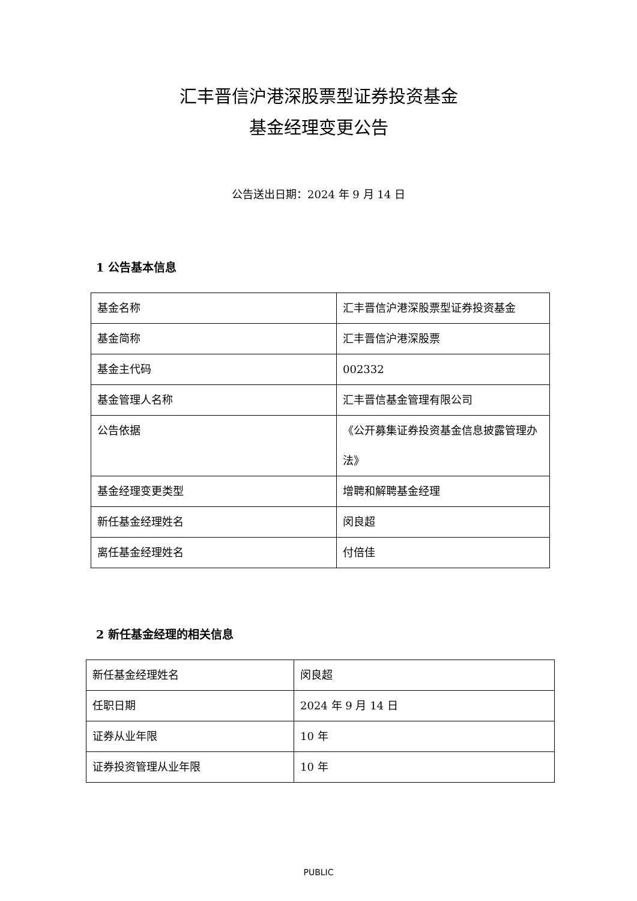汇丰晋信沪港深股票型证券投资基金
基金经理变更公告
公告送出日期：2024 年 9 月 14 日
1 公告基本信息
| 基金名称 | 汇丰晋信沪港深股票型证券投资基金 |
| 基金简称 | 汇丰晋信沪港深股票 |
| 基金主代码 | 002332 |
| 基金管理人名称 | 汇丰晋信基金管理有限公司 |
| 公告依据 | 《公开募集证券投资基金信息披露管理办法》 |
| 基金经理变更类型 | 增聘和解聘基金经理 |
| 新任基金经理姓名 | 闵良超 |
| 离任基金经理姓名 | 付倍佳 |
2 新任基金经理的相关信息
| 新任基金经理姓名 | 闵良超 |
| 任职日期 | 2024 年 9 月 14 日 |
| 证券从业年限 | 10 年 |
| 证券投资管理从业年限 | 10 年 |
PUBLIC